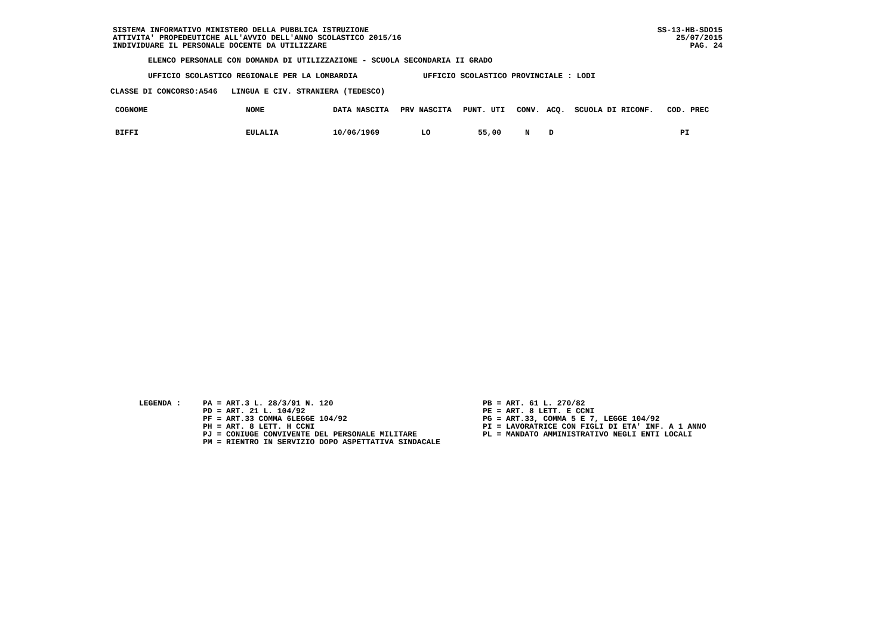SISTEMA INFORMATIVO MINISTERO DELLA PUBBLICA ISTRUZIONE
ATTIVITA' PROPEDEUTICHE ALL'AVVIO DELL'ANNO SCOLASTICO 2015/16
INDIVIDUARE IL PERSONALE DOCENTE DA UTILIZZARE
SS-13-HB-SDO15
25/07/2015
PAG. 24
ELENCO PERSONALE CON DOMANDA DI UTILIZZAZIONE - SCUOLA SECONDARIA II GRADO
UFFICIO SCOLASTICO REGIONALE PER LA LOMBARDIA UFFICIO SCOLASTICO PROVINCIALE : LODI
CLASSE DI CONCORSO:A546 LINGUA E CIV. STRANIERA (TEDESCO)
| COGNOME | NOME | DATA NASCITA | PRV NASCITA | PUNT. UTI | CONV. | ACQ. | SCUOLA DI RICONF. | COD. PREC |
| --- | --- | --- | --- | --- | --- | --- | --- | --- |
| BIFFI | EULALIA | 10/06/1969 | LO | 55,00 | N | D | | PI |
LEGENDA : PA = ART.3 L. 28/3/91 N. 120
PD = ART. 21 L. 104/92
PF = ART.33 COMMA 6LEGGE 104/92
PH = ART. 8 LETT. H CCNI
PJ = CONIUGE CONVIVENTE DEL PERSONALE MILITARE
PM = RIENTRO IN SERVIZIO DOPO ASPETTATIVA SINDACALE
PB = ART. 61 L. 270/82
PE = ART. 8 LETT. E CCNI
PG = ART.33, COMMA 5 E 7, LEGGE 104/92
PI = LAVORATRICE CON FIGLI DI ETA' INF. A 1 ANNO
PL = MANDATO AMMINISTRATIVO NEGLI ENTI LOCALI